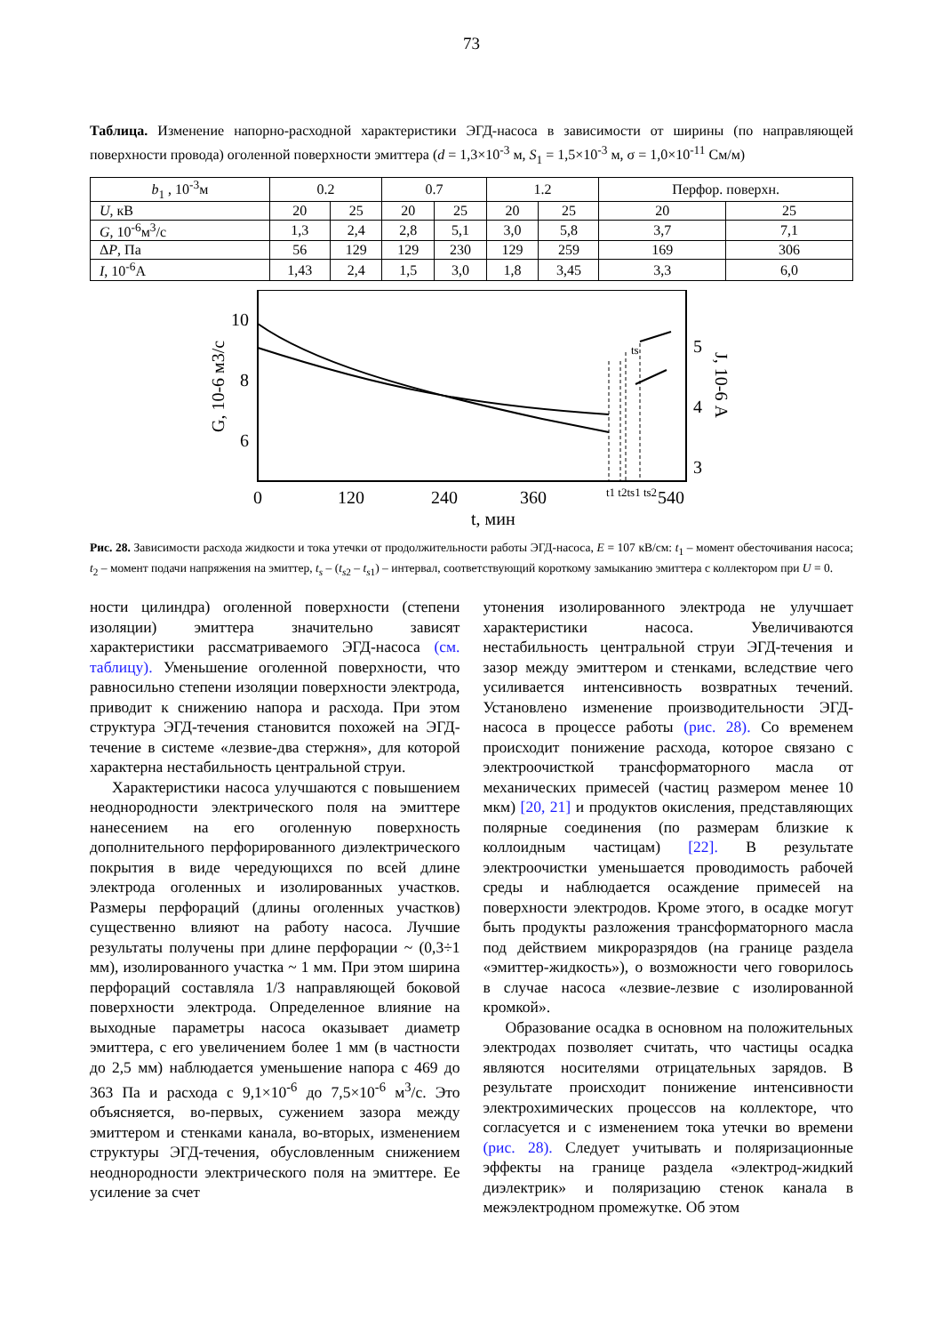73
Таблица. Изменение напорно-расходной характеристики ЭГД-насоса в зависимости от ширины (по направляющей поверхности провода) оголенной поверхности эмиттера (d = 1,3×10<sup>-3</sup> м, S<sub>1</sub> = 1,5×10<sup>-3</sup> м, σ = 1,0×10<sup>-11</sup> См/м)
| b<sub>1</sub> , 10<sup>-3</sup>м | 0.2 | | 0.7 | | 1.2 | | Перфор. поверхн. | |
| --- | --- | --- | --- | --- | --- | --- | --- | --- |
| U , кВ | 20 | 25 | 20 | 25 | 20 | 25 | 20 | 25 |
| G , 10<sup>-6</sup>м<sup>3</sup>/с | 1,3 | 2,4 | 2,8 | 5,1 | 3,0 | 5,8 | 3,7 | 7,1 |
| Δ P , Па | 56 | 129 | 129 | 230 | 129 | 259 | 169 | 306 |
| I , 10<sup>-6</sup>А | 1,43 | 2,4 | 1,5 | 3,0 | 1,8 | 3,45 | 3,3 | 6,0 |
10
8
6
5
4
3
0
120
240
360
540
t1 t2ts1 ts2
ts
t, мин
G, 10-6 м3/с
J, 10-6 А
Рис. 28. Зависимости расхода жидкости и тока утечки от продолжительности работы ЭГД-насоса, E = 107 кВ/см: t<sub>1</sub> – момент обесточивания насоса; t<sub>2</sub> – момент подачи напряжения на эмиттер, t<sub>s</sub> – (t<sub>s</sub><sub>2</sub> – t<sub>s</sub><sub>1</sub>) – интервал, соответствующий короткому замыканию эмиттера с коллектором при U = 0.
ности цилиндра) оголенной поверхности (степени изоляции) эмиттера значительно зависят характеристики рассматриваемого ЭГД-насоса (см. таблицу). Уменьшение оголенной поверхности, что равносильно степени изоляции поверхности электрода, приводит к снижению напора и расхода. При этом структура ЭГД-течения становится похожей на ЭГД-течение в системе «лезвие-два стержня», для которой характерна нестабильность центральной струи.
Характеристики насоса улучшаются с повышением неоднородности электрического поля на эмиттере нанесением на его оголенную поверхность дополнительного перфорированного диэлектрического покрытия в виде чередующихся по всей длине электрода оголенных и изолированных участков. Размеры перфораций (длины оголенных участков) существенно влияют на работу насоса. Лучшие результаты получены при длине перфорации ~ (0,3÷1 мм), изолированного участка ~ 1 мм. При этом ширина перфораций составляла 1/3 направляющей боковой поверхности электрода. Определенное влияние на выходные параметры насоса оказывает диаметр эмиттера, с его увеличением более 1 мм (в частности до 2,5 мм) наблюдается уменьшение напора с 469 до 363 Па и расхода с 9,1×10<sup>-6</sup> до 7,5×10<sup>-6</sup> м<sup>3</sup>/с. Это объясняется, во-первых, сужением зазора между эмиттером и стенками канала, во-вторых, изменением структуры ЭГД-течения, обусловленным снижением неоднородности электрического поля на эмиттере. Ее усиление за счет
утонения изолированного электрода не улучшает характеристики насоса. Увеличиваются нестабильность центральной струи ЭГД-течения и зазор между эмиттером и стенками, вследствие чего усиливается интенсивность возвратных течений. Установлено изменение производительности ЭГД-насоса в процессе работы (рис. 28). Со временем происходит понижение расхода, которое связано с электроочисткой трансформаторного масла от механических примесей (частиц размером менее 10 мкм) [20, 21] и продуктов окисления, представляющих полярные соединения (по размерам близкие к коллоидным частицам) [22]. В результате электроочистки уменьшается проводимость рабочей среды и наблюдается осаждение примесей на поверхности электродов. Кроме этого, в осадке могут быть продукты разложения трансформаторного масла под действием микроразрядов (на границе раздела «эмиттер-жидкость»), о возможности чего говорилось в случае насоса «лезвие-лезвие с изолированной кромкой».
Образование осадка в основном на положительных электродах позволяет считать, что частицы осадка являются носителями отрицательных зарядов. В результате происходит понижение интенсивности электрохимических процессов на коллекторе, что согласуется и с изменением тока утечки во времени (рис. 28). Следует учитывать и поляризационные эффекты на границе раздела «электрод-жидкий диэлектрик» и поляризацию стенок канала в межэлектродном промежутке. Об этом